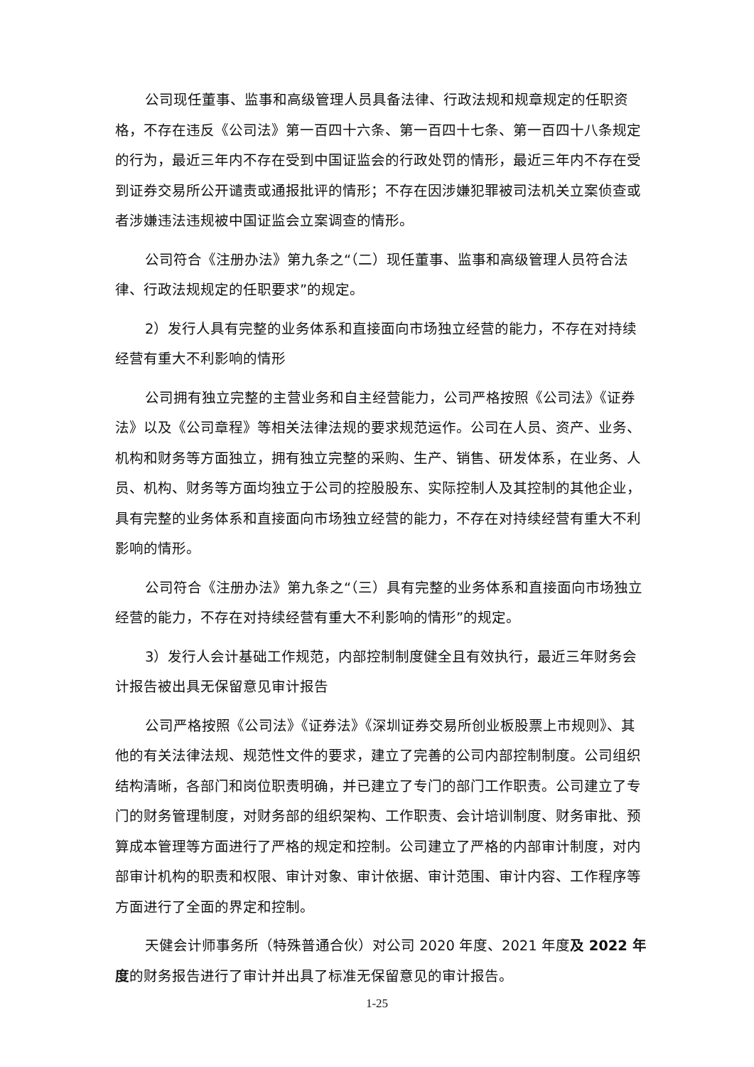公司现任董事、监事和高级管理人员具备法律、行政法规和规章规定的任职资格，不存在违反《公司法》第一百四十六条、第一百四十七条、第一百四十八条规定的行为，最近三年内不存在受到中国证监会的行政处罚的情形，最近三年内不存在受到证券交易所公开谴责或通报批评的情形；不存在因涉嫌犯罪被司法机关立案侦查或者涉嫌违法违规被中国证监会立案调查的情形。
公司符合《注册办法》第九条之“（二）现任董事、监事和高级管理人员符合法律、行政法规规定的任职要求”的规定。
2）发行人具有完整的业务体系和直接面向市场独立经营的能力，不存在对持续经营有重大不利影响的情形
公司拥有独立完整的主营业务和自主经营能力，公司严格按照《公司法》《证券法》以及《公司章程》等相关法律法规的要求规范运作。公司在人员、资产、业务、机构和财务等方面独立，拥有独立完整的采购、生产、销售、研发体系，在业务、人员、机构、财务等方面均独立于公司的控股股东、实际控制人及其控制的其他企业，具有完整的业务体系和直接面向市场独立经营的能力，不存在对持续经营有重大不利影响的情形。
公司符合《注册办法》第九条之“（三）具有完整的业务体系和直接面向市场独立经营的能力，不存在对持续经营有重大不利影响的情形”的规定。
3）发行人会计基础工作规范，内部控制制度健全且有效执行，最近三年财务会计报告被出具无保留意见审计报告
公司严格按照《公司法》《证券法》《深圳证券交易所创业板股票上市规则》、其他的有关法律法规、规范性文件的要求，建立了完善的公司内部控制制度。公司组织结构清晰，各部门和岗位职责明确，并已建立了专门的部门工作职责。公司建立了专门的财务管理制度，对财务部的组织架构、工作职责、会计培训制度、财务审批、预算成本管理等方面进行了严格的规定和控制。公司建立了严格的内部审计制度，对内部审计机构的职责和权限、审计对象、审计依据、审计范围、审计内容、工作程序等方面进行了全面的界定和控制。
天健会计师事务所（特殊普通合伙）对公司 2020 年度、2021 年度及 2022 年度的财务报告进行了审计并出具了标准无保留意见的审计报告。
1-25